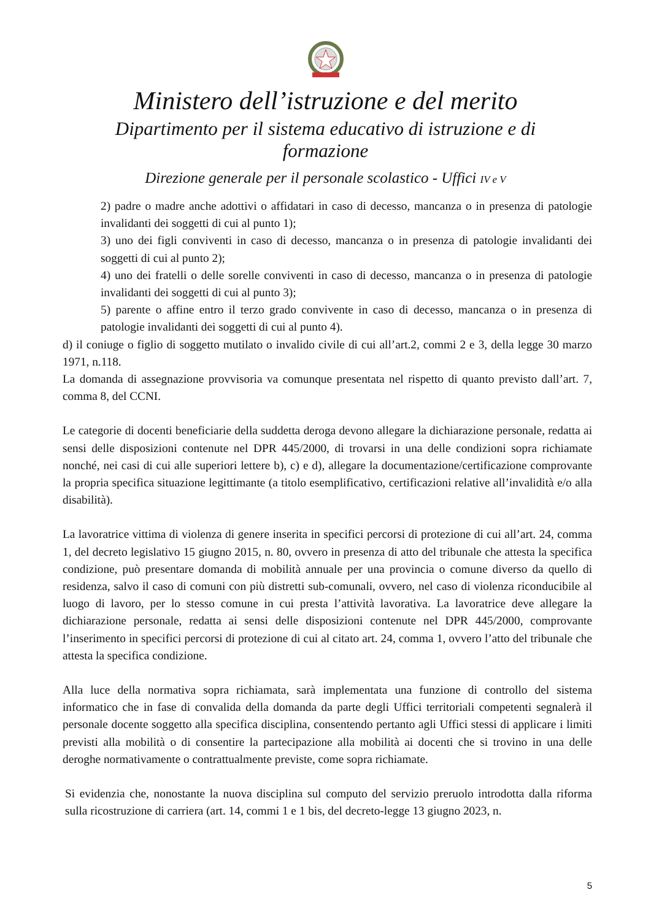Ministero dell’istruzione e del merito
Dipartimento per il sistema educativo di istruzione e di formazione
Direzione generale per il personale scolastico - Uffici IV e V
2) padre o madre anche adottivi o affidatari in caso di decesso, mancanza o in presenza di patologie invalidanti dei soggetti di cui al punto 1);
3) uno dei figli conviventi in caso di decesso, mancanza o in presenza di patologie invalidanti dei soggetti di cui al punto 2);
4) uno dei fratelli o delle sorelle conviventi in caso di decesso, mancanza o in presenza di patologie invalidanti dei soggetti di cui al punto 3);
5) parente o affine entro il terzo grado convivente in caso di decesso, mancanza o in presenza di patologie invalidanti dei soggetti di cui al punto 4).
d) il coniuge o figlio di soggetto mutilato o invalido civile di cui all’art.2, commi 2 e 3, della legge 30 marzo 1971, n.118.
La domanda di assegnazione provvisoria va comunque presentata nel rispetto di quanto previsto dall’art. 7, comma 8, del CCNI.
Le categorie di docenti beneficiarie della suddetta deroga devono allegare la dichiarazione personale, redatta ai sensi delle disposizioni contenute nel DPR 445/2000, di trovarsi in una delle condizioni sopra richiamate nonché, nei casi di cui alle superiori lettere b), c) e d), allegare la documentazione/certificazione comprovante la propria specifica situazione legittimante (a titolo esemplificativo, certificazioni relative all’invalidità e/o alla disabilità).
La lavoratrice vittima di violenza di genere inserita in specifici percorsi di protezione di cui all’art. 24, comma 1, del decreto legislativo 15 giugno 2015, n. 80, ovvero in presenza di atto del tribunale che attesta la specifica condizione, può presentare domanda di mobilità annuale per una provincia o comune diverso da quello di residenza, salvo il caso di comuni con più distretti sub-comunali, ovvero, nel caso di violenza riconducibile al luogo di lavoro, per lo stesso comune in cui presta l’attività lavorativa. La lavoratrice deve allegare la dichiarazione personale, redatta ai sensi delle disposizioni contenute nel DPR 445/2000, comprovante l’inserimento in specifici percorsi di protezione di cui al citato art. 24, comma 1, ovvero l’atto del tribunale che attesta la specifica condizione.
Alla luce della normativa sopra richiamata, sarà implementata una funzione di controllo del sistema informatico che in fase di convalida della domanda da parte degli Uffici territoriali competenti segnalerà il personale docente soggetto alla specifica disciplina, consentendo pertanto agli Uffici stessi di applicare i limiti previsti alla mobilità o di consentire la partecipazione alla mobilità ai docenti che si trovino in una delle deroghe normativamente o contrattualmente previste, come sopra richiamate.
Si evidenzia che, nonostante la nuova disciplina sul computo del servizio preruolo introdotta dalla riforma sulla ricostruzione di carriera (art. 14, commi 1 e 1 bis, del decreto-legge 13 giugno 2023, n.
5